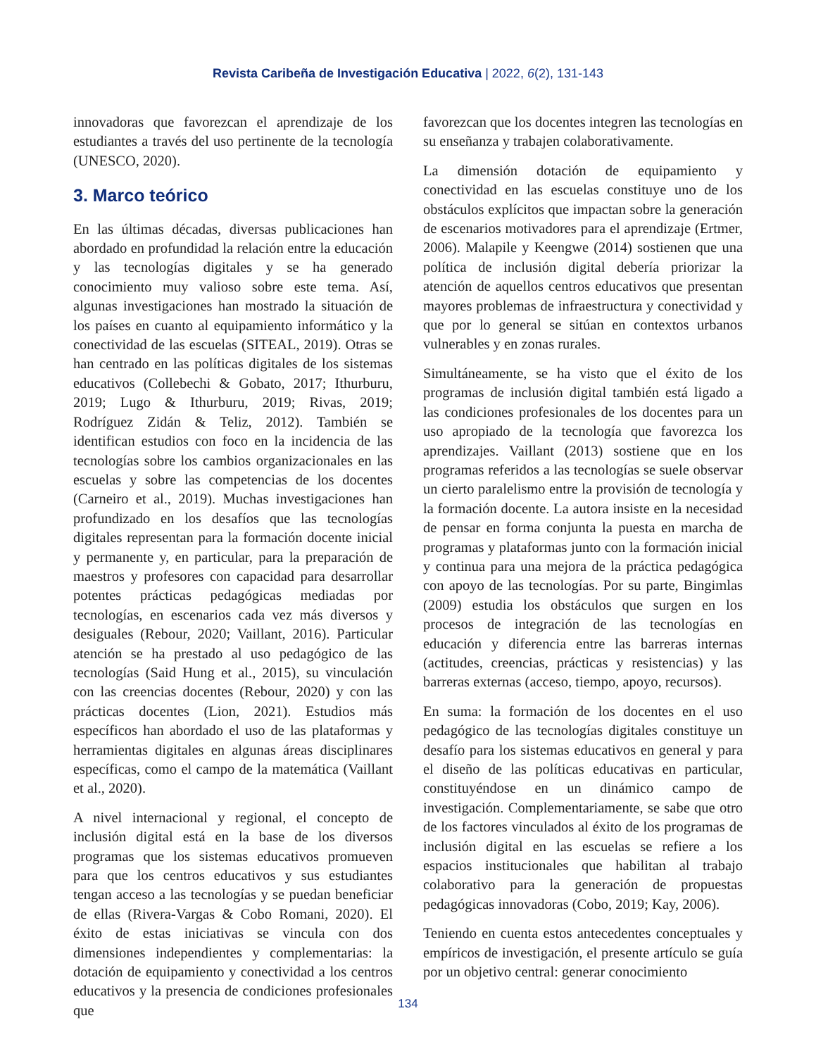Revista Caribeña de Investigación Educativa | 2022, 6(2), 131-143
innovadoras que favorezcan el aprendizaje de los estudiantes a través del uso pertinente de la tecnología (UNESCO, 2020).
3. Marco teórico
En las últimas décadas, diversas publicaciones han abordado en profundidad la relación entre la educación y las tecnologías digitales y se ha generado conocimiento muy valioso sobre este tema. Así, algunas investigaciones han mostrado la situación de los países en cuanto al equipamiento informático y la conectividad de las escuelas (SITEAL, 2019). Otras se han centrado en las políticas digitales de los sistemas educativos (Collebechi & Gobato, 2017; Ithurburu, 2019; Lugo & Ithurburu, 2019; Rivas, 2019; Rodríguez Zidán & Teliz, 2012). También se identifican estudios con foco en la incidencia de las tecnologías sobre los cambios organizacionales en las escuelas y sobre las competencias de los docentes (Carneiro et al., 2019). Muchas investigaciones han profundizado en los desafíos que las tecnologías digitales representan para la formación docente inicial y permanente y, en particular, para la preparación de maestros y profesores con capacidad para desarrollar potentes prácticas pedagógicas mediadas por tecnologías, en escenarios cada vez más diversos y desiguales (Rebour, 2020; Vaillant, 2016). Particular atención se ha prestado al uso pedagógico de las tecnologías (Said Hung et al., 2015), su vinculación con las creencias docentes (Rebour, 2020) y con las prácticas docentes (Lion, 2021). Estudios más específicos han abordado el uso de las plataformas y herramientas digitales en algunas áreas disciplinares específicas, como el campo de la matemática (Vaillant et al., 2020).
A nivel internacional y regional, el concepto de inclusión digital está en la base de los diversos programas que los sistemas educativos promueven para que los centros educativos y sus estudiantes tengan acceso a las tecnologías y se puedan beneficiar de ellas (Rivera-Vargas & Cobo Romani, 2020). El éxito de estas iniciativas se vincula con dos dimensiones independientes y complementarias: la dotación de equipamiento y conectividad a los centros educativos y la presencia de condiciones profesionales que
favorezcan que los docentes integren las tecnologías en su enseñanza y trabajen colaborativamente.
La dimensión dotación de equipamiento y conectividad en las escuelas constituye uno de los obstáculos explícitos que impactan sobre la generación de escenarios motivadores para el aprendizaje (Ertmer, 2006). Malapile y Keengwe (2014) sostienen que una política de inclusión digital debería priorizar la atención de aquellos centros educativos que presentan mayores problemas de infraestructura y conectividad y que por lo general se sitúan en contextos urbanos vulnerables y en zonas rurales.
Simultáneamente, se ha visto que el éxito de los programas de inclusión digital también está ligado a las condiciones profesionales de los docentes para un uso apropiado de la tecnología que favorezca los aprendizajes. Vaillant (2013) sostiene que en los programas referidos a las tecnologías se suele observar un cierto paralelismo entre la provisión de tecnología y la formación docente. La autora insiste en la necesidad de pensar en forma conjunta la puesta en marcha de programas y plataformas junto con la formación inicial y continua para una mejora de la práctica pedagógica con apoyo de las tecnologías. Por su parte, Bingimlas (2009) estudia los obstáculos que surgen en los procesos de integración de las tecnologías en educación y diferencia entre las barreras internas (actitudes, creencias, prácticas y resistencias) y las barreras externas (acceso, tiempo, apoyo, recursos).
En suma: la formación de los docentes en el uso pedagógico de las tecnologías digitales constituye un desafío para los sistemas educativos en general y para el diseño de las políticas educativas en particular, constituyéndose en un dinámico campo de investigación. Complementariamente, se sabe que otro de los factores vinculados al éxito de los programas de inclusión digital en las escuelas se refiere a los espacios institucionales que habilitan al trabajo colaborativo para la generación de propuestas pedagógicas innovadoras (Cobo, 2019; Kay, 2006).
Teniendo en cuenta estos antecedentes conceptuales y empíricos de investigación, el presente artículo se guía por un objetivo central: generar conocimiento
134